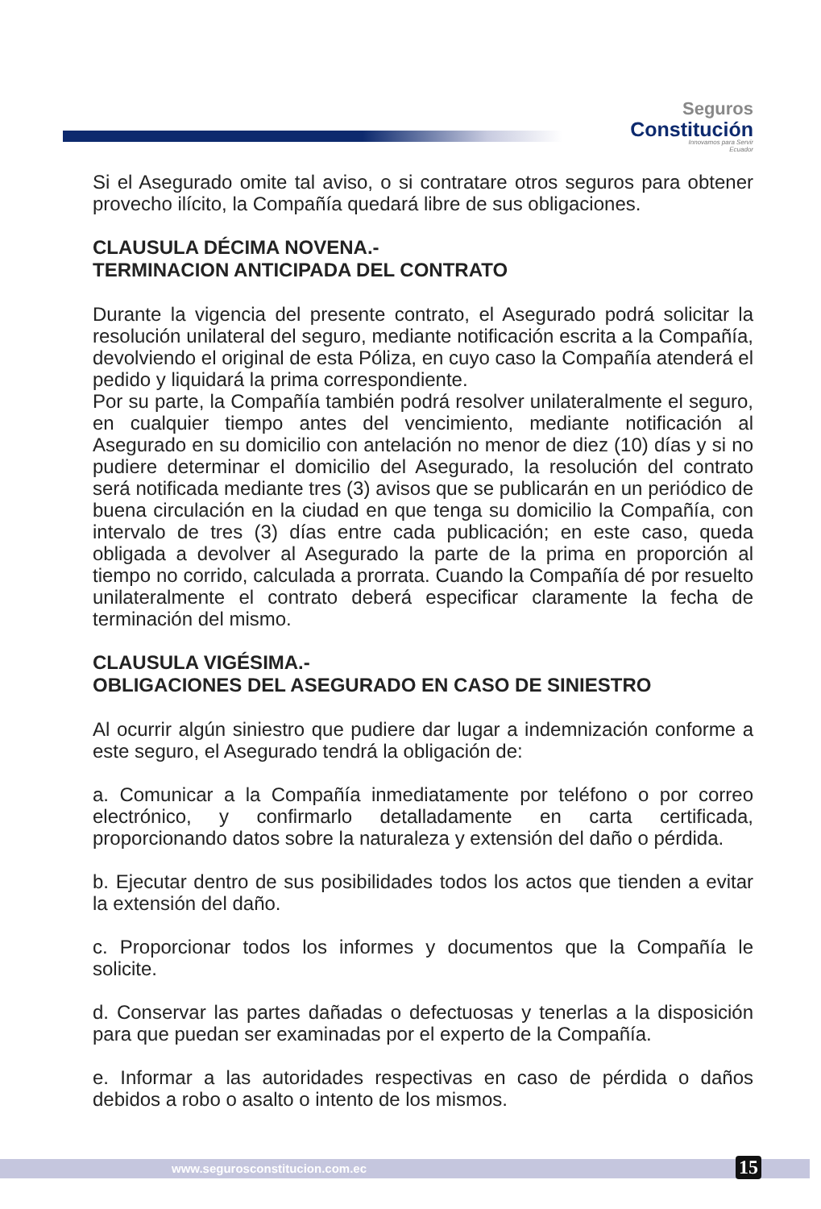Seguros
Constitución
Innovamos para Servir
Ecuador
Si el Asegurado omite tal aviso, o si contratare otros seguros para obtener provecho ilícito, la Compañía quedará libre de sus obligaciones.
CLAUSULA DÉCIMA NOVENA.-
TERMINACION ANTICIPADA DEL CONTRATO
Durante la vigencia del presente contrato, el Asegurado podrá solicitar la resolución unilateral del seguro, mediante notificación escrita a la Compañía, devolviendo el original de esta Póliza, en cuyo caso la Compañía atenderá el pedido y liquidará la prima correspondiente.
Por su parte, la Compañía también podrá resolver unilateralmente el seguro, en cualquier tiempo antes del vencimiento, mediante notificación al Asegurado en su domicilio con antelación no menor de diez (10) días y si no pudiere determinar el domicilio del Asegurado, la resolución del contrato será notificada mediante tres (3) avisos que se publicarán en un periódico de buena circulación en la ciudad en que tenga su domicilio la Compañía, con intervalo de tres (3) días entre cada publicación; en este caso, queda obligada a devolver al Asegurado la parte de la prima en proporción al tiempo no corrido, calculada a prorrata. Cuando la Compañía dé por resuelto unilateralmente el contrato deberá especificar claramente la fecha de terminación del mismo.
CLAUSULA VIGÉSIMA.-
OBLIGACIONES DEL ASEGURADO EN CASO DE SINIESTRO
Al ocurrir algún siniestro que pudiere dar lugar a indemnización conforme a este seguro, el Asegurado tendrá la obligación de:
a. Comunicar a la Compañía inmediatamente por teléfono o por correo electrónico, y confirmarlo detalladamente en carta certificada, proporcionando datos sobre la naturaleza y extensión del daño o pérdida.
b. Ejecutar dentro de sus posibilidades todos los actos que tienden a evitar la extensión del daño.
c. Proporcionar todos los informes y documentos que la Compañía le solicite.
d. Conservar las partes dañadas o defectuosas y tenerlas a la disposición para que puedan ser examinadas por el experto de la Compañía.
e. Informar a las autoridades respectivas en caso de pérdida o daños debidos a robo o asalto o intento de los mismos.
www.segurosconstitucion.com.ec 15